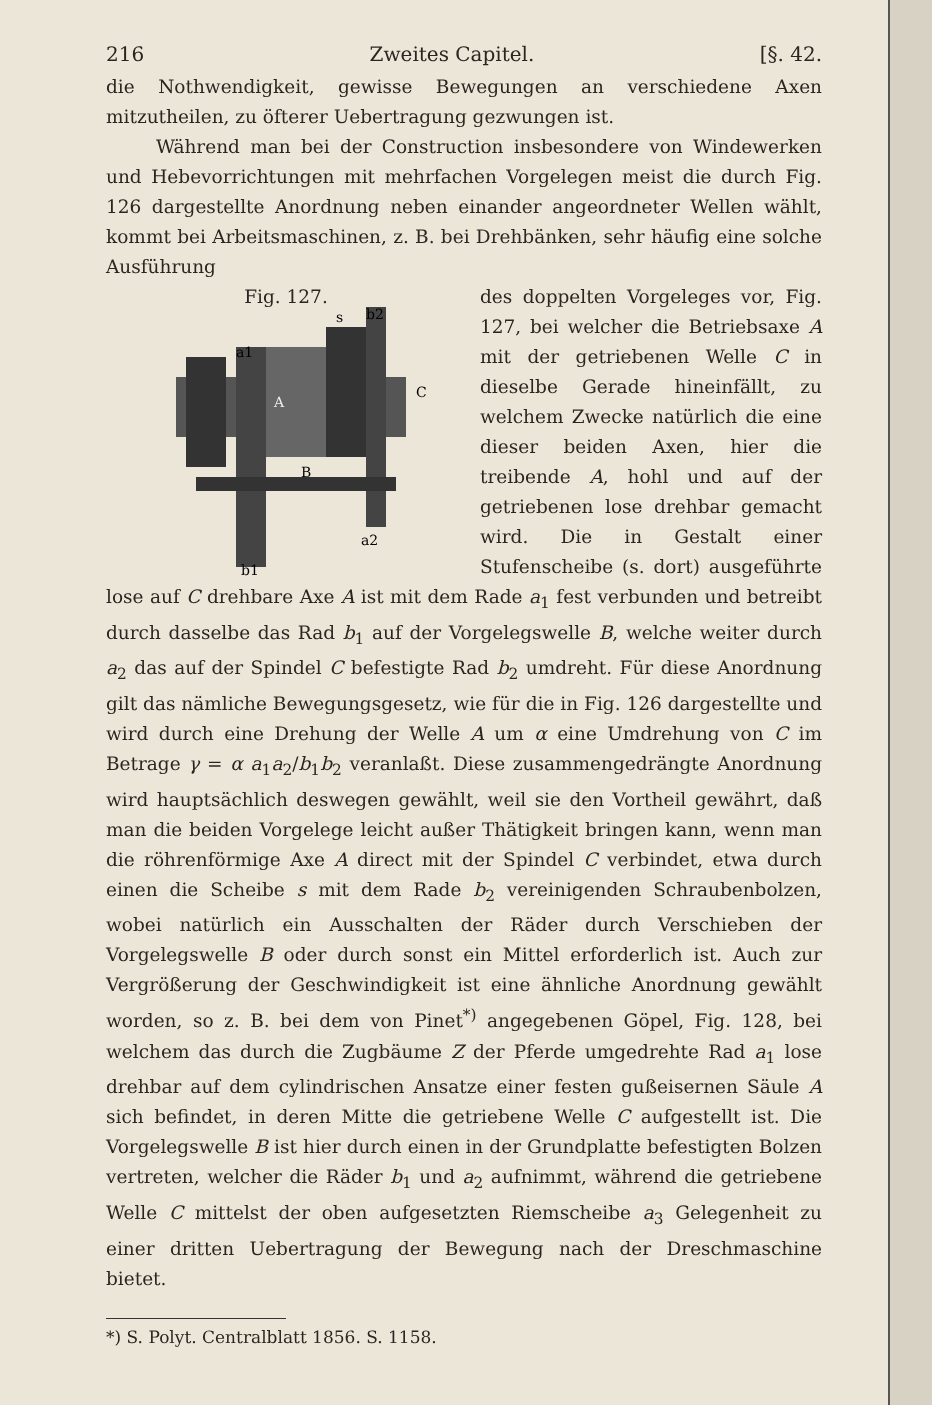216 Zweites Capitel. [§. 42.
die Nothwendigkeit, gewisse Bewegungen an verschiedene Axen mitzutheilen, zu öfterer Uebertragung gezwungen ist.
Während man bei der Construction insbesondere von Windewerken und Hebevorrichtungen mit mehrfachen Vorgelegen meist die durch Fig. 126 dargestellte Anordnung neben einander angeordneter Wellen wählt, kommt bei Arbeitsmaschinen, z. B. bei Drehbänken, sehr häufig eine solche Ausführung
Fig. 127.
a1
A
B
C
s
b2
a2
b1
des doppelten Vorgeleges vor, Fig. 127, bei welcher die Betriebsaxe A mit der getriebenen Welle C in dieselbe Gerade hineinfällt, zu welchem Zwecke natürlich die eine dieser beiden Axen, hier die treibende A, hohl und auf der getriebenen lose drehbar gemacht wird. Die in Gestalt einer Stufenscheibe (s. dort) ausgeführte lose auf C drehbare Axe A ist mit dem Rade a<sub>1</sub> fest verbunden und betreibt durch dasselbe das Rad b<sub>1</sub> auf der Vorgelegswelle B, welche weiter durch a<sub>2</sub> das auf der Spindel C befestigte Rad b<sub>2</sub> umdreht. Für diese Anordnung gilt das nämliche Bewegungsgesetz, wie für die in Fig. 126 dargestellte und wird durch eine Drehung der Welle A um α eine Umdrehung von C im Betrage γ = α a<sub>1</sub>a<sub>2</sub>/b<sub>1</sub>b<sub>2</sub> veranlaßt. Diese zusammengedrängte Anordnung wird hauptsächlich deswegen gewählt, weil sie den Vortheil gewährt, daß man die beiden Vorgelege leicht außer Thätigkeit bringen kann, wenn man die röhrenförmige Axe A direct mit der Spindel C verbindet, etwa durch einen die Scheibe s mit dem Rade b<sub>2</sub> vereinigenden Schraubenbolzen, wobei natürlich ein Ausschalten der Räder durch Verschieben der Vorgelegswelle B oder durch sonst ein Mittel erforderlich ist. Auch zur Vergrößerung der Geschwindigkeit ist eine ähnliche Anordnung gewählt worden, so z. B. bei dem von Pinet<sup>*)</sup> angegebenen Göpel, Fig. 128, bei welchem das durch die Zugbäume Z der Pferde umgedrehte Rad a<sub>1</sub> lose drehbar auf dem cylindrischen Ansatze einer festen gußeisernen Säule A sich befindet, in deren Mitte die getriebene Welle C aufgestellt ist. Die Vorgelegswelle B ist hier durch einen in der Grundplatte befestigten Bolzen vertreten, welcher die Räder b<sub>1</sub> und a<sub>2</sub> aufnimmt, während die getriebene Welle C mittelst der oben aufgesetzten Riemscheibe a<sub>3</sub> Gelegenheit zu einer dritten Uebertragung der Bewegung nach der Dreschmaschine bietet.
*) S. Polyt. Centralblatt 1856. S. 1158.